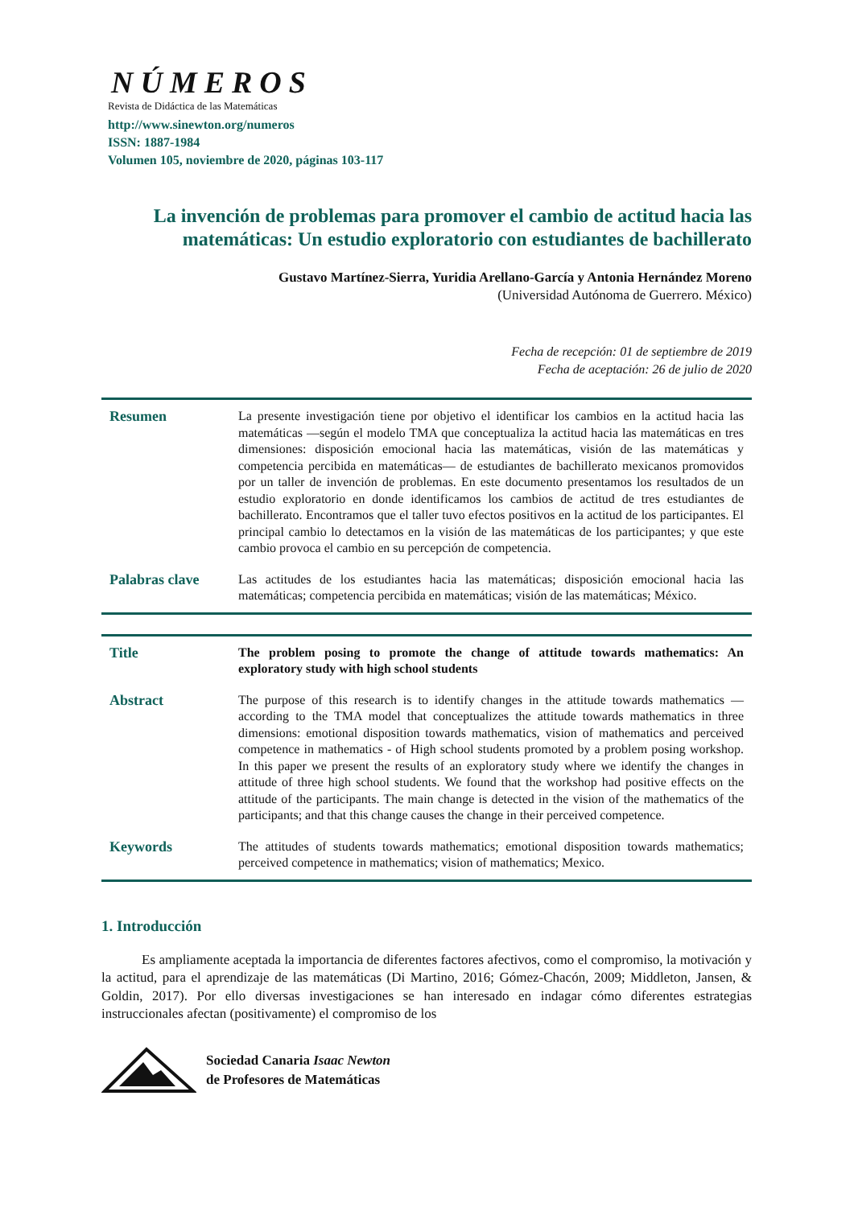NÚMEROS
Revista de Didáctica de las Matemáticas
http://www.sinewton.org/numeros
ISSN: 1887-1984
Volumen 105, noviembre de 2020, páginas 103-117
La invención de problemas para promover el cambio de actitud hacia las matemáticas: Un estudio exploratorio con estudiantes de bachillerato
Gustavo Martínez-Sierra, Yuridia Arellano-García y Antonia Hernández Moreno
(Universidad Autónoma de Guerrero. México)
Fecha de recepción: 01 de septiembre de 2019
Fecha de aceptación: 26 de julio de 2020
Resumen
La presente investigación tiene por objetivo el identificar los cambios en la actitud hacia las matemáticas —según el modelo TMA que conceptualiza la actitud hacia las matemáticas en tres dimensiones: disposición emocional hacia las matemáticas, visión de las matemáticas y competencia percibida en matemáticas— de estudiantes de bachillerato mexicanos promovidos por un taller de invención de problemas. En este documento presentamos los resultados de un estudio exploratorio en donde identificamos los cambios de actitud de tres estudiantes de bachillerato. Encontramos que el taller tuvo efectos positivos en la actitud de los participantes. El principal cambio lo detectamos en la visión de las matemáticas de los participantes; y que este cambio provoca el cambio en su percepción de competencia.
Palabras clave
Las actitudes de los estudiantes hacia las matemáticas; disposición emocional hacia las matemáticas; competencia percibida en matemáticas; visión de las matemáticas; México.
Title
The problem posing to promote the change of attitude towards mathematics: An exploratory study with high school students
Abstract
The purpose of this research is to identify changes in the attitude towards mathematics —according to the TMA model that conceptualizes the attitude towards mathematics in three dimensions: emotional disposition towards mathematics, vision of mathematics and perceived competence in mathematics - of High school students promoted by a problem posing workshop. In this paper we present the results of an exploratory study where we identify the changes in attitude of three high school students. We found that the workshop had positive effects on the attitude of the participants. The main change is detected in the vision of the mathematics of the participants; and that this change causes the change in their perceived competence.
Keywords
The attitudes of students towards mathematics; emotional disposition towards mathematics; perceived competence in mathematics; vision of mathematics; Mexico.
1. Introducción
Es ampliamente aceptada la importancia de diferentes factores afectivos, como el compromiso, la motivación y la actitud, para el aprendizaje de las matemáticas (Di Martino, 2016; Gómez-Chacón, 2009; Middleton, Jansen, & Goldin, 2017). Por ello diversas investigaciones se han interesado en indagar cómo diferentes estrategias instruccionales afectan (positivamente) el compromiso de los
Sociedad Canaria Isaac Newton
de Profesores de Matemáticas